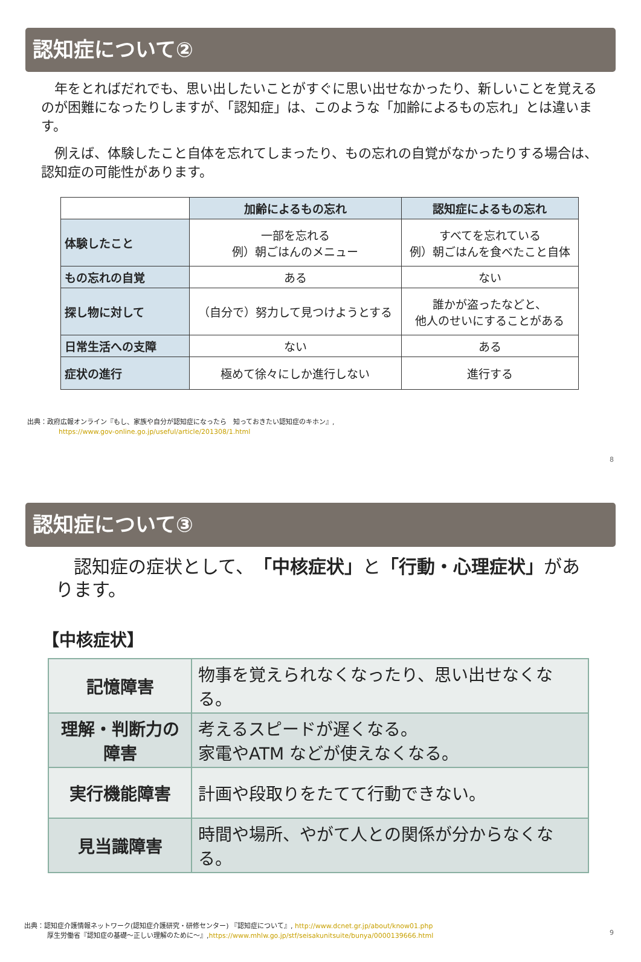認知症について②
　年をとればだれでも、思い出したいことがすぐに思い出せなかったり、新しいことを覚えるのが困難になったりしますが、「認知症」は、このような「加齢によるもの忘れ」とは違います。
　例えば、体験したこと自体を忘れてしまったり、もの忘れの自覚がなかったりする場合は、認知症の可能性があります。
| | 加齢によるもの忘れ | 認知症によるもの忘れ |
| --- | --- | --- |
| 体験したこと | 一部を忘れる 例）朝ごはんのメニュー | すべてを忘れている 例）朝ごはんを食べたこと自体 |
| もの忘れの自覚 | ある | ない |
| 探し物に対して | （自分で）努力して見つけようとする | 誰かが盗ったなどと、 他人のせいにすることがある |
| 日常生活への支障 | ない | ある |
| 症状の進行 | 極めて徐々にしか進行しない | 進行する |
出典：政府広報オンライン『もし、家族や自分が認知症になったら　知っておきたい認知症のキホン』,
https://www.gov-online.go.jp/useful/article/201308/1.html
8
認知症について③
　認知症の症状として、「中核症状」と「行動・心理症状」があります。
【中核症状】
| 記憶障害 | 物事を覚えられなくなったり、思い出せなくなる。 |
| 理解・判断力の障害 | 考えるスピードが遅くなる。 家電やATM などが使えなくなる。 |
| 実行機能障害 | 計画や段取りをたてて行動できない。 |
| 見当識障害 | 時間や場所、やがて人との関係が分からなくなる。 |
出典：認知症介護情報ネットワーク(認知症介護研究・研修センター) 『認知症について』, http://www.dcnet.gr.jp/about/know01.php
厚生労働省『認知症の基礎～正しい理解のために～』,https://www.mhlw.go.jp/stf/seisakunitsuite/bunya/0000139666.html
9